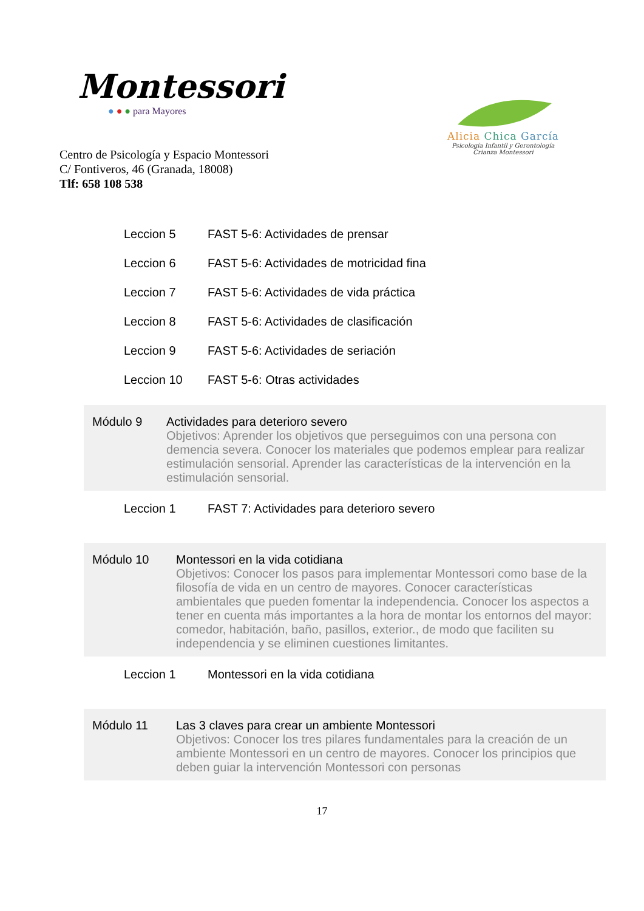Montessori
● ● ● para Mayores
Centro de Psicología y Espacio Montessori
C/ Fontiveros, 46 (Granada, 18008)
Tlf: 658 108 538
Alicia Chica García
Psicología Infantil y Gerontología
Crianza Montessori
Leccion 5 FAST 5-6: Actividades de prensar
Leccion 6 FAST 5-6: Actividades de motricidad fina
Leccion 7 FAST 5-6: Actividades de vida práctica
Leccion 8 FAST 5-6: Actividades de clasificación
Leccion 9 FAST 5-6: Actividades de seriación
Leccion 10 FAST 5-6: Otras actividades
Módulo 9 Actividades para deterioro severo
Objetivos: Aprender los objetivos que perseguimos con una persona con demencia severa. Conocer los materiales que podemos emplear para realizar estimulación sensorial. Aprender las características de la intervención en la estimulación sensorial.
Leccion 1 FAST 7: Actividades para deterioro severo
Módulo 10 Montessori en la vida cotidiana
Objetivos: Conocer los pasos para implementar Montessori como base de la filosofía de vida en un centro de mayores. Conocer características ambientales que pueden fomentar la independencia. Conocer los aspectos a tener en cuenta más importantes a la hora de montar los entornos del mayor: comedor, habitación, baño, pasillos, exterior., de modo que faciliten su independencia y se eliminen cuestiones limitantes.
Leccion 1 Montessori en la vida cotidiana
Módulo 11 Las 3 claves para crear un ambiente Montessori
Objetivos: Conocer los tres pilares fundamentales para la creación de un ambiente Montessori en un centro de mayores. Conocer los principios que deben guiar la intervención Montessori con personas
17